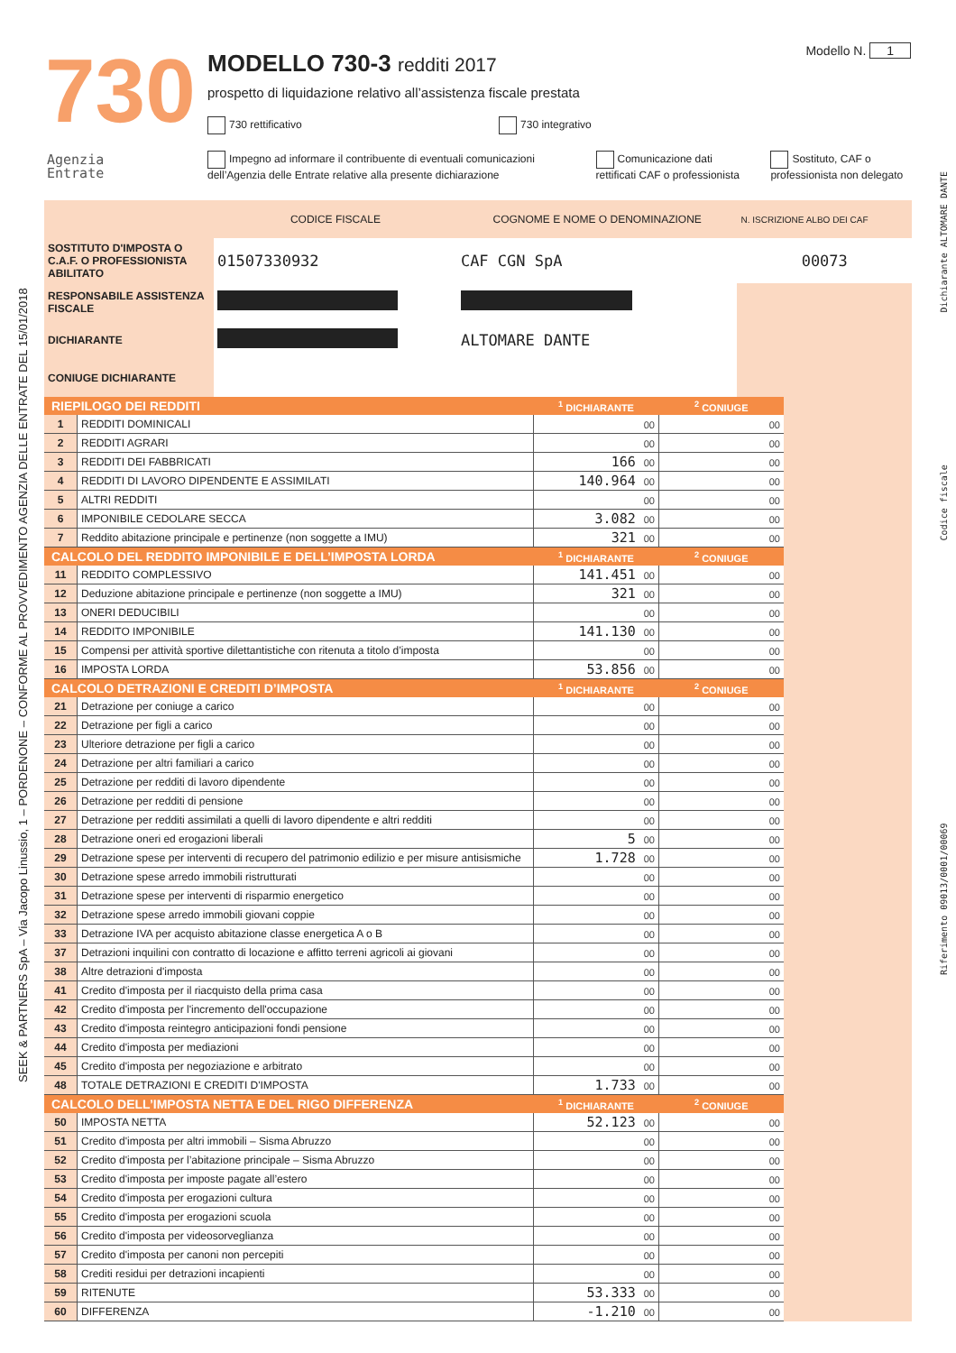730
Agenzia
Entrate
Modello N. 1
MODELLO 730-3 redditi 2017
prospetto di liquidazione relativo all’assistenza fiscale prestata
730 rettificativo 730 integrativo
Impegno ad informare il contribuente di eventuali comunicazioni dell’Agenzia delle Entrate relative alla presente dichiarazione
Comunicazione dati rettificati CAF o professionista
Sostituto, CAF o professionista non delegato
SEEK & PARTNERS SpA – Via Jacopo Linussio, 1 – PORDENONE – CONFORME AL PROVVEDIMENTO AGENZIA DELLE ENTRATE DEL 15/01/2018
Riferimento 09013/0001/00069 Codice fiscale Dichiarante ALTOMARE DANTE
| | CODICE FISCALE | COGNOME E NOME O DENOMINAZIONE | N. ISCRIZIONE ALBO DEI CAF |
| SOSTITUTO D'IMPOSTA O C.A.F. O PROFESSIONISTA ABILITATO | 01507330932 | CAF CGN SpA | 00073 |
| RESPONSABILE ASSISTENZA FISCALE | | | |
| DICHIARANTE | | ALTOMARE DANTE | |
| CONIUGE DICHIARANTE | | | |
| RIEPILOGO DEI REDDITI | | <sup>1</sup> DICHIARANTE | <sup>2</sup> CONIUGE |
| --- | --- | --- | --- |
| 1 | REDDITI DOMINICALI | 00 | 00 |
| 2 | REDDITI AGRARI | 00 | 00 |
| 3 | REDDITI DEI FABBRICATI | 166 00 | 00 |
| 4 | REDDITI DI LAVORO DIPENDENTE E ASSIMILATI | 140.964 00 | 00 |
| 5 | ALTRI REDDITI | 00 | 00 |
| 6 | IMPONIBILE CEDOLARE SECCA | 3.082 00 | 00 |
| 7 | Reddito abitazione principale e pertinenze (non soggette a IMU) | 321 00 | 00 |
| CALCOLO DEL REDDITO IMPONIBILE E DELL’IMPOSTA LORDA | | <sup>1</sup> DICHIARANTE | <sup>2</sup> CONIUGE |
| 11 | REDDITO COMPLESSIVO | 141.451 00 | 00 |
| 12 | Deduzione abitazione principale e pertinenze (non soggette a IMU) | 321 00 | 00 |
| 13 | ONERI DEDUCIBILI | 00 | 00 |
| 14 | REDDITO IMPONIBILE | 141.130 00 | 00 |
| 15 | Compensi per attività sportive dilettantistiche con ritenuta a titolo d’imposta | 00 | 00 |
| 16 | IMPOSTA LORDA | 53.856 00 | 00 |
| CALCOLO DETRAZIONI E CREDITI D’IMPOSTA | | <sup>1</sup> DICHIARANTE | <sup>2</sup> CONIUGE |
| 21 | Detrazione per coniuge a carico | 00 | 00 |
| 22 | Detrazione per figli a carico | 00 | 00 |
| 23 | Ulteriore detrazione per figli a carico | 00 | 00 |
| 24 | Detrazione per altri familiari a carico | 00 | 00 |
| 25 | Detrazione per redditi di lavoro dipendente | 00 | 00 |
| 26 | Detrazione per redditi di pensione | 00 | 00 |
| 27 | Detrazione per redditi assimilati a quelli di lavoro dipendente e altri redditi | 00 | 00 |
| 28 | Detrazione oneri ed erogazioni liberali | 5 00 | 00 |
| 29 | Detrazione spese per interventi di recupero del patrimonio edilizio e per misure antisismiche | 1.728 00 | 00 |
| 30 | Detrazione spese arredo immobili ristrutturati | 00 | 00 |
| 31 | Detrazione spese per interventi di risparmio energetico | 00 | 00 |
| 32 | Detrazione spese arredo immobili giovani coppie | 00 | 00 |
| 33 | Detrazione IVA per acquisto abitazione classe energetica A o B | 00 | 00 |
| 37 | Detrazioni inquilini con contratto di locazione e affitto terreni agricoli ai giovani | 00 | 00 |
| 38 | Altre detrazioni d'imposta | 00 | 00 |
| 41 | Credito d'imposta per il riacquisto della prima casa | 00 | 00 |
| 42 | Credito d'imposta per l'incremento dell'occupazione | 00 | 00 |
| 43 | Credito d'imposta reintegro anticipazioni fondi pensione | 00 | 00 |
| 44 | Credito d'imposta per mediazioni | 00 | 00 |
| 45 | Credito d'imposta per negoziazione e arbitrato | 00 | 00 |
| 48 | TOTALE DETRAZIONI E CREDITI D'IMPOSTA | 1.733 00 | 00 |
| CALCOLO DELL’IMPOSTA NETTA E DEL RIGO DIFFERENZA | | <sup>1</sup> DICHIARANTE | <sup>2</sup> CONIUGE |
| 50 | IMPOSTA NETTA | 52.123 00 | 00 |
| 51 | Credito d'imposta per altri immobili – Sisma Abruzzo | 00 | 00 |
| 52 | Credito d'imposta per l’abitazione principale – Sisma Abruzzo | 00 | 00 |
| 53 | Credito d'imposta per imposte pagate all’estero | 00 | 00 |
| 54 | Credito d'imposta per erogazioni cultura | 00 | 00 |
| 55 | Credito d'imposta per erogazioni scuola | 00 | 00 |
| 56 | Credito d'imposta per videosorveglianza | 00 | 00 |
| 57 | Credito d'imposta per canoni non percepiti | 00 | 00 |
| 58 | Crediti residui per detrazioni incapienti | 00 | 00 |
| 59 | RITENUTE | 53.333 00 | 00 |
| 60 | DIFFERENZA | -1.210 00 | 00 |